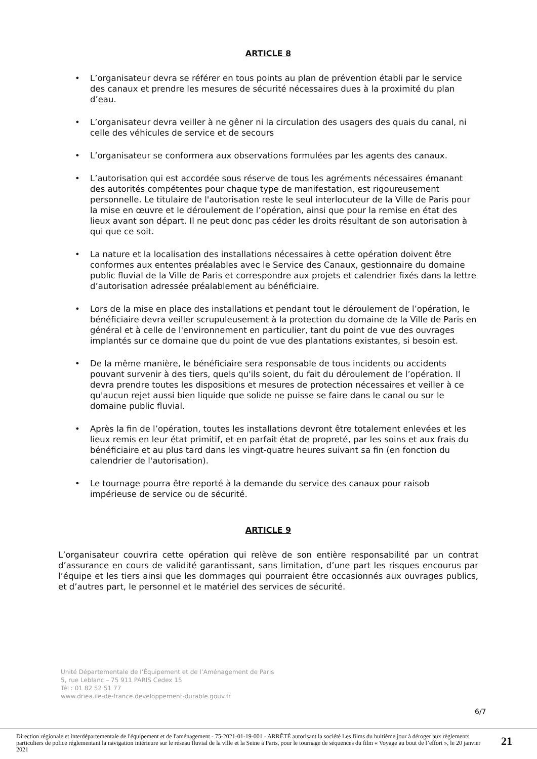ARTICLE 8
• L’organisateur devra se référer en tous points au plan de prévention établi par le service des canaux et prendre les mesures de sécurité nécessaires dues à la proximité du plan d’eau.
• L’organisateur devra veiller à ne gêner ni la circulation des usagers des quais du canal, ni celle des véhicules de service et de secours
• L’organisateur se conformera aux observations formulées par les agents des canaux.
• L’autorisation qui est accordée sous réserve de tous les agréments nécessaires émanant des autorités compétentes pour chaque type de manifestation, est rigoureusement personnelle. Le titulaire de l'autorisation reste le seul interlocuteur de la Ville de Paris pour la mise en œuvre et le déroulement de l’opération, ainsi que pour la remise en état des lieux avant son départ. Il ne peut donc pas céder les droits résultant de son autorisation à qui que ce soit.
• La nature et la localisation des installations nécessaires à cette opération doivent être conformes aux ententes préalables avec le Service des Canaux, gestionnaire du domaine public fluvial de la Ville de Paris et correspondre aux projets et calendrier fixés dans la lettre d’autorisation adressée préalablement au bénéficiaire.
• Lors de la mise en place des installations et pendant tout le déroulement de l’opération, le bénéficiaire devra veiller scrupuleusement à la protection du domaine de la Ville de Paris en général et à celle de l'environnement en particulier, tant du point de vue des ouvrages implantés sur ce domaine que du point de vue des plantations existantes, si besoin est.
• De la même manière, le bénéficiaire sera responsable de tous incidents ou accidents pouvant survenir à des tiers, quels qu'ils soient, du fait du déroulement de l’opération. Il devra prendre toutes les dispositions et mesures de protection nécessaires et veiller à ce qu'aucun rejet aussi bien liquide que solide ne puisse se faire dans le canal ou sur le domaine public fluvial.
• Après la fin de l’opération, toutes les installations devront être totalement enlevées et les lieux remis en leur état primitif, et en parfait état de propreté, par les soins et aux frais du bénéficiaire et au plus tard dans les vingt-quatre heures suivant sa fin (en fonction du calendrier de l'autorisation).
• Le tournage pourra être reporté à la demande du service des canaux pour raisob impérieuse de service ou de sécurité.
ARTICLE 9
L’organisateur couvrira cette opération qui relève de son entière responsabilité par un contrat d’assurance en cours de validité garantissant, sans limitation, d’une part les risques encourus par l’équipe et les tiers ainsi que les dommages qui pourraient être occasionnés aux ouvrages publics, et d’autres part, le personnel et le matériel des services de sécurité.
Unité Départementale de l’Équipement et de l’Aménagement de Paris
5, rue Leblanc – 75 911 PARIS Cedex 15
Tél : 01 82 52 51 77
www.driea.ile-de-france.developpement-durable.gouv.fr
6/7
Direction régionale et interdépartementale de l'équipement et de l'aménagement - 75-2021-01-19-001 - ARRÊTÉ autorisant la société Les films du huitième jour à déroger aux règlements particuliers de police réglementant la navigation intérieure sur le réseau fluvial de la ville et la Seine à Paris, pour le tournage de séquences du film « Voyage au bout de l’effort », le 20 janvier 2021
21